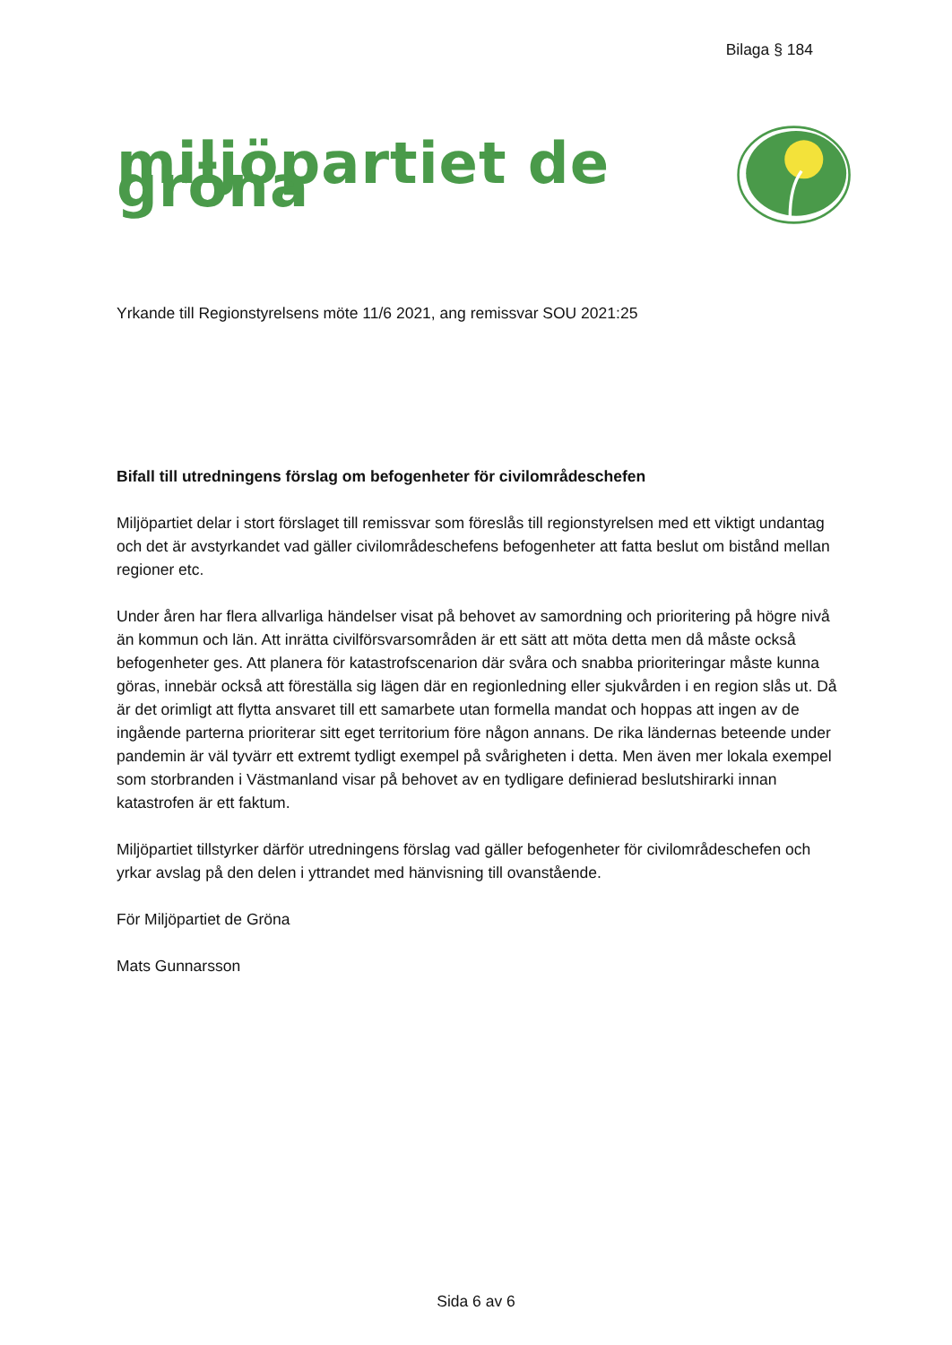Bilaga § 184
miljöpartiet de gröna
Yrkande till Regionstyrelsens möte 11/6 2021, ang remissvar SOU 2021:25
Bifall till utredningens förslag om befogenheter för civilområdeschefen
Miljöpartiet delar i stort förslaget till remissvar som föreslås till regionstyrelsen med ett viktigt undantag och det är avstyrkandet vad gäller civilområdeschefens befogenheter att fatta beslut om bistånd mellan regioner etc.
Under åren har flera allvarliga händelser visat på behovet av samordning och prioritering på högre nivå än kommun och län. Att inrätta civilförsvarsområden är ett sätt att möta detta men då måste också befogenheter ges. Att planera för katastrofscenarion där svåra och snabba prioriteringar måste kunna göras, innebär också att föreställa sig lägen där en regionledning eller sjukvården i en region slås ut. Då är det orimligt att flytta ansvaret till ett samarbete utan formella mandat och hoppas att ingen av de ingående parterna prioriterar sitt eget territorium före någon annans. De rika ländernas beteende under pandemin är väl tyvärr ett extremt tydligt exempel på svårigheten i detta. Men även mer lokala exempel som storbranden i Västmanland visar på behovet av en tydligare definierad beslutshirarki innan katastrofen är ett faktum.
Miljöpartiet tillstyrker därför utredningens förslag vad gäller befogenheter för civilområdeschefen och yrkar avslag på den delen i yttrandet med hänvisning till ovanstående.
För Miljöpartiet de Gröna
Mats Gunnarsson
Sida 6 av 6